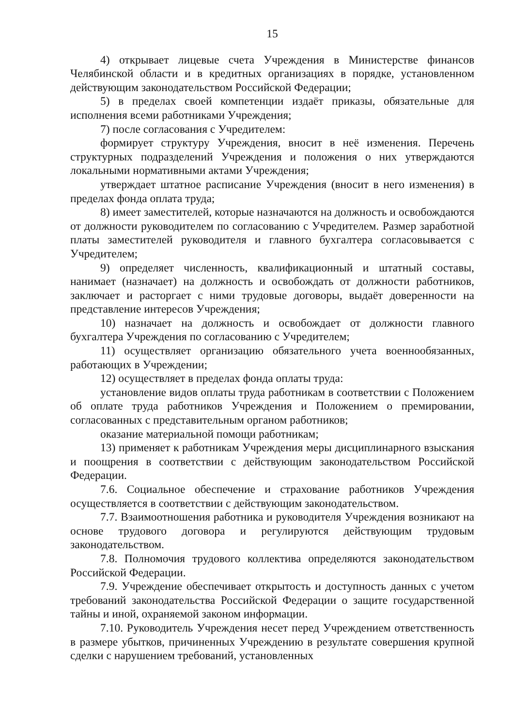15
4) открывает лицевые счета Учреждения в Министерстве финансов Челябинской области и в кредитных организациях в порядке, установленном действующим законодательством Российской Федерации;
5) в пределах своей компетенции издаёт приказы, обязательные для исполнения всеми работниками Учреждения;
7) после согласования с Учредителем:
формирует структуру Учреждения, вносит в неё изменения. Перечень структурных подразделений Учреждения и положения о них утверждаются локальными нормативными актами Учреждения;
утверждает штатное расписание Учреждения (вносит в него изменения) в пределах фонда оплата труда;
8) имеет заместителей, которые назначаются на должность и освобождаются от должности руководителем по согласованию с Учредителем. Размер заработной платы заместителей руководителя и главного бухгалтера согласовывается с Учредителем;
9) определяет численность, квалификационный и штатный составы, нанимает (назначает) на должность и освобождать от должности работников, заключает и расторгает с ними трудовые договоры, выдаёт доверенности на представление интересов Учреждения;
10) назначает на должность и освобождает от должности главного бухгалтера Учреждения по согласованию с Учредителем;
11) осуществляет организацию обязательного учета военнообязанных, работающих в Учреждении;
12) осуществляет в пределах фонда оплаты труда:
установление видов оплаты труда работникам в соответствии с Положением об оплате труда работников Учреждения и Положением о премировании, согласованных с представительным органом работников;
оказание материальной помощи работникам;
13) применяет к работникам Учреждения меры дисциплинарного взыскания и поощрения в соответствии с действующим законодательством Российской Федерации.
7.6. Социальное обеспечение и страхование работников Учреждения осуществляется в соответствии с действующим законодательством.
7.7. Взаимоотношения работника и руководителя Учреждения возникают на основе трудового договора и регулируются действующим трудовым законодательством.
7.8. Полномочия трудового коллектива определяются законодательством Российской Федерации.
7.9. Учреждение обеспечивает открытость и доступность данных с учетом требований законодательства Российской Федерации о защите государственной тайны и иной, охраняемой законом информации.
7.10. Руководитель Учреждения несет перед Учреждением ответственность в размере убытков, причиненных Учреждению в результате совершения крупной сделки с нарушением требований, установленных